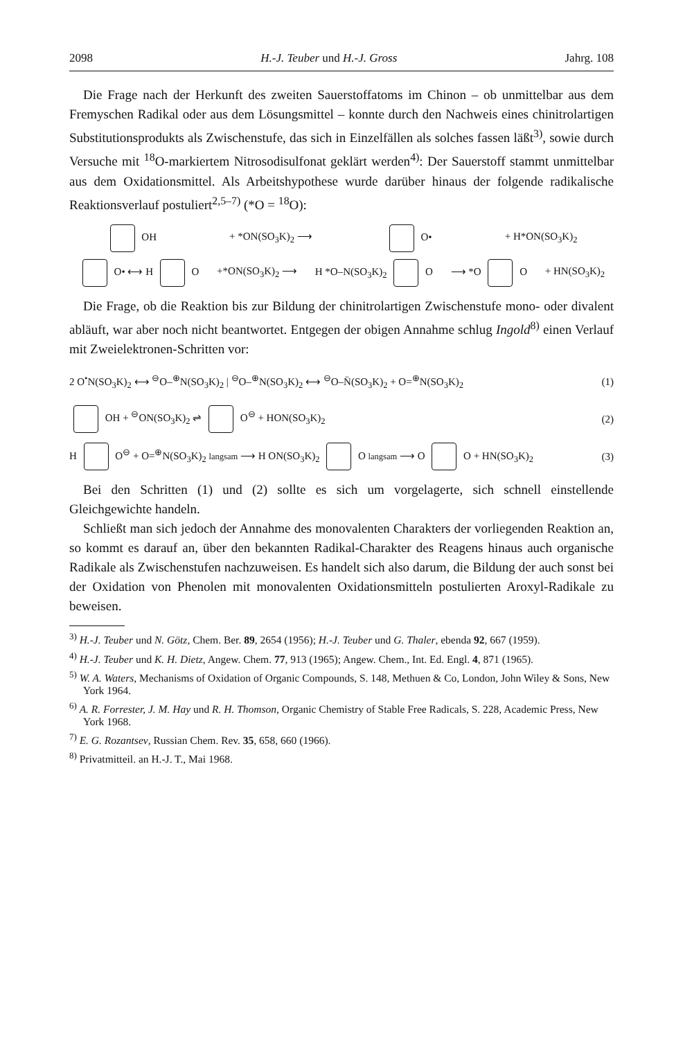2098 H.-J. Teuber und H.-J. Gross Jahrg. 108
Die Frage nach der Herkunft des zweiten Sauerstoffatoms im Chinon – ob unmittelbar aus dem Fremyschen Radikal oder aus dem Lösungsmittel – konnte durch den Nachweis eines chinitrolartigen Substitutionsprodukts als Zwischenstufe, das sich in Einzelfällen als solches fassen läßt<sup>3)</sup>, sowie durch Versuche mit <sup>18</sup>O-markiertem Nitrosodisulfonat geklärt werden<sup>4)</sup>: Der Sauerstoff stammt unmittelbar aus dem Oxidationsmittel. Als Arbeitshypothese wurde darüber hinaus der folgende radikalische Reaktionsverlauf postuliert<sup>2,5–7)</sup> (*O = <sup>18</sup>O):
OH + *ON(SO<sub>3</sub>K)<sub>2</sub> ⟶ O• + H*ON(SO<sub>3</sub>K)<sub>2</sub>
O• ⟷ H O +*ON(SO<sub>3</sub>K)<sub>2</sub> ⟶ H *O–N(SO<sub>3</sub>K)<sub>2</sub> O ⟶ *O O + HN(SO<sub>3</sub>K)<sub>2</sub>
Die Frage, ob die Reaktion bis zur Bildung der chinitrolartigen Zwischenstufe mono- oder divalent abläuft, war aber noch nicht beantwortet. Entgegen der obigen Annahme schlug Ingold<sup>8)</sup> einen Verlauf mit Zweielektronen-Schritten vor:
2 O<sup>•</sup>N(SO<sub>3</sub>K)<sub>2</sub> ⟷ <sup>⊖</sup>O–<sup>⊕</sup>N(SO<sub>3</sub>K)<sub>2</sub> | <sup>⊖</sup>O–<sup>⊕</sup>N(SO<sub>3</sub>K)<sub>2</sub> ⟷ <sup>⊖</sup>O–N̈(SO<sub>3</sub>K)<sub>2</sub> + O=<sup>⊕</sup>N(SO<sub>3</sub>K)<sub>2</sub> (1)
OH + <sup>⊖</sup>ON(SO<sub>3</sub>K)<sub>2</sub> ⇌ O<sup>⊖</sup> + HON(SO<sub>3</sub>K)<sub>2</sub> (2)
H O<sup>⊖</sup> + O=<sup>⊕</sup>N(SO<sub>3</sub>K)<sub>2</sub> langsam ⟶ H ON(SO<sub>3</sub>K)<sub>2</sub> O langsam ⟶ O O + HN(SO<sub>3</sub>K)<sub>2</sub> (3)
Bei den Schritten (1) und (2) sollte es sich um vorgelagerte, sich schnell einstellende Gleichgewichte handeln.
Schließt man sich jedoch der Annahme des monovalenten Charakters der vorliegenden Reaktion an, so kommt es darauf an, über den bekannten Radikal-Charakter des Reagens hinaus auch organische Radikale als Zwischenstufen nachzuweisen. Es handelt sich also darum, die Bildung der auch sonst bei der Oxidation von Phenolen mit monovalenten Oxidationsmitteln postulierten Aroxyl-Radikale zu beweisen.
<sup>3)</sup> H.-J. Teuber und N. Götz, Chem. Ber. 89, 2654 (1956); H.-J. Teuber und G. Thaler, ebenda 92, 667 (1959).
<sup>4)</sup> H.-J. Teuber und K. H. Dietz, Angew. Chem. 77, 913 (1965); Angew. Chem., Int. Ed. Engl. 4, 871 (1965).
<sup>5)</sup> W. A. Waters, Mechanisms of Oxidation of Organic Compounds, S. 148, Methuen & Co, London, John Wiley & Sons, New York 1964.
<sup>6)</sup> A. R. Forrester, J. M. Hay und R. H. Thomson, Organic Chemistry of Stable Free Radicals, S. 228, Academic Press, New York 1968.
<sup>7)</sup> E. G. Rozantsev, Russian Chem. Rev. 35, 658, 660 (1966).
<sup>8)</sup> Privatmitteil. an H.-J. T., Mai 1968.